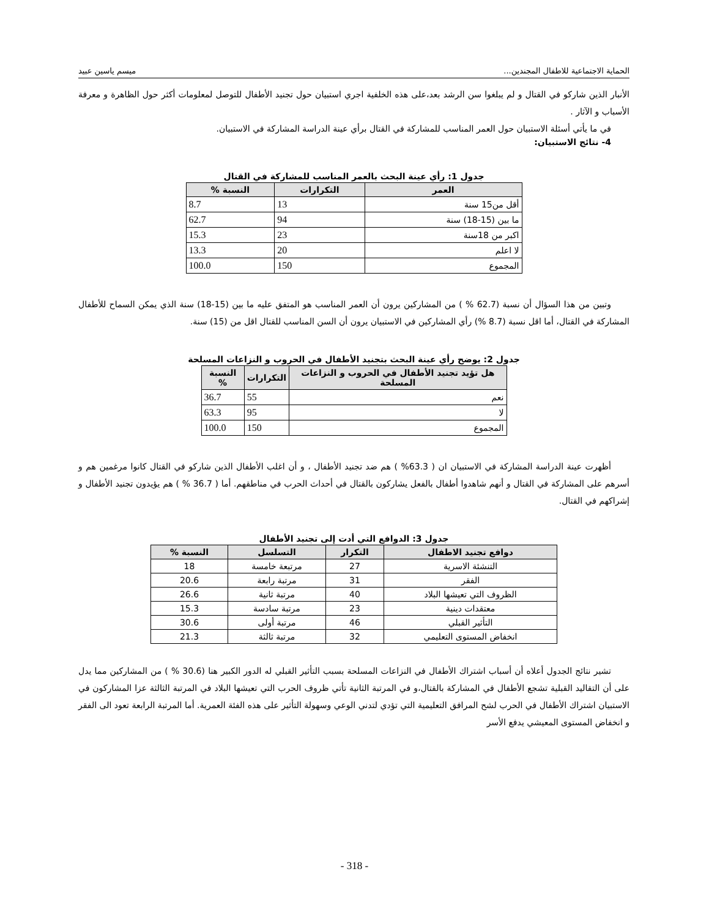الحماية الاجتماعية للاطفال المجندين... ميسم ياسين عبيد
الأنبار الذين شاركو في القتال و لم يبلغوا سن الرشد بعد،على هذه الخلفية اجري استبيان حول تجنيد الأطفال للتوصل لمعلومات أكثر حول الظاهرة و معرفة الأسباب و الآثار .
في ما يأتي أسئلة الاستبيان حول العمر المناسب للمشاركة في القتال برأي عينة الدراسة المشاركة في الاستبيان.
4- نتائج الاستبيان:
جدول 1: رأي عينة البحث بالعمر المناسب للمشاركة في القتال
| العمر | التكرارات | النسبة % |
| --- | --- | --- |
| أقل من15 سنة | 13 | 8.7 |
| ما بين (15-18) سنة | 94 | 62.7 |
| اكبر من 18سنة | 23 | 15.3 |
| لا اعلم | 20 | 13.3 |
| المجموع | 150 | 100.0 |
وتبين من هذا السؤال أن نسبة (62.7 % ) من المشاركين يرون أن العمر المناسب هو المتفق عليه ما بين (15-18) سنة الذي يمكن السماح للأطفال المشاركة في القتال، أما اقل نسبة (8.7 %) رأي المشاركين في الاستبيان يرون أن السن المناسب للقتال اقل من (15) سنة.
جدول 2: يوضح رأي عينة البحث بتجنيد الأطفال في الحروب و النزاعات المسلحة
| هل تؤيد تجنيد الأطفال في الحروب و النزاعات المسلحة | التكرارات | النسبة % |
| --- | --- | --- |
| نعم | 55 | 36.7 |
| لا | 95 | 63.3 |
| المجموع | 150 | 100.0 |
أظهرت عينة الدراسة المشاركة في الاستبيان ان ( 63.3% ) هم ضد تجنيد الأطفال ، و أن اغلب الأطفال الذين شاركو في القتال كانوا مرغمين هم و أسرهم على المشاركة في القتال و أنهم شاهدوا أطفال بالفعل يشاركون بالقتال في أحداث الحرب في مناطقهم. أما ( 36.7 % ) هم يؤيدون تجنيد الأطفال و إشراكهم في القتال.
جدول 3: الدوافع التي أدت إلى تجنيد الأطفال
| دوافع تجنيد الاطفال | التكرار | التسلسل | النسبة % |
| --- | --- | --- | --- |
| التنشئة الاسرية | 27 | مرتبعة خامسة | 18 |
| الفقر | 31 | مرتبة رابعة | 20.6 |
| الظروف التي تعيشها البلاد | 40 | مرتبة ثانية | 26.6 |
| معتقدات دينية | 23 | مرتبة سادسة | 15.3 |
| التأثير القبلي | 46 | مرتبة أولى | 30.6 |
| انخفاض المستوى التعليمي | 32 | مرتبة ثالثة | 21.3 |
تشير نتائج الجدول أعلاه أن أسباب اشتراك الأطفال في النزاعات المسلحة بسبب التأثير القبلي له الدور الكبير هنا (30.6 % ) من المشاركين مما يدل على أن التقاليد القبلية تشجع الأطفال في المشاركة بالقتال،و في المرتبة الثانية تأتي ظروف الحرب التي تعيشها البلاد في المرتبة الثالثة عزا المشاركون في الاستبيان اشتراك الأطفال في الحرب لشح المرافق التعليمية التي تؤدي لتدني الوعي وسهولة التأثير على هذه الفئة العمرية. أما المرتبة الرابعة تعود الى الفقر و انخفاض المستوى المعيشي يدفع الأسر
- 318 -